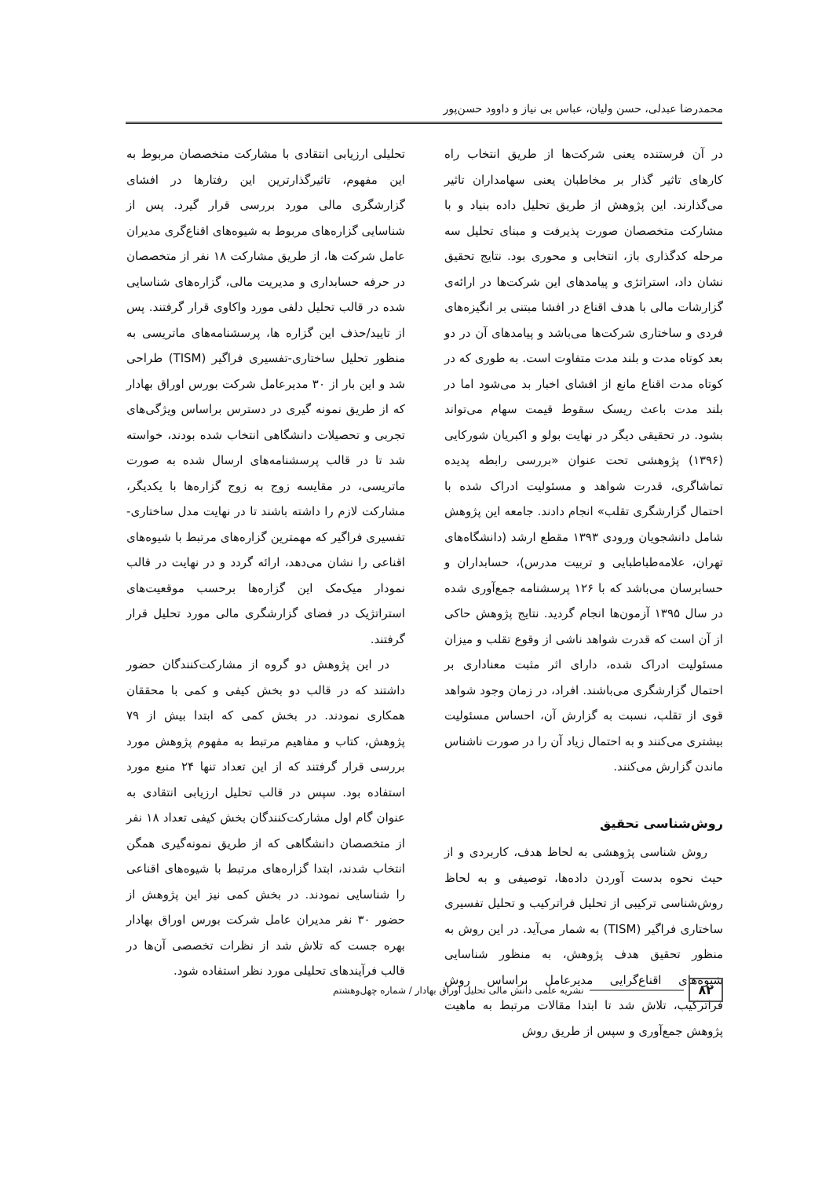محمدرضا عبدلی، حسن ولیان، عباس بی نیاز و داوود حسن‌پور
در آن فرستنده یعنی شرکت‌ها از طریق انتخاب راه کارهای تاثیر گذار بر مخاطبان یعنی سهامداران تاثیر می‌گذارند. این پژوهش از طریق تحلیل داده بنیاد و با مشارکت متخصصان صورت پذیرفت و مبنای تحلیل سه مرحله کدگذاری باز، انتخابی و محوری بود. نتایج تحقیق نشان داد، استراتژی و پیامدهای این شرکت‌ها در ارائه‌ی گزارشات مالی با هدف اقناع در افشا مبتنی بر انگیزه‌های فردی و ساختاری شرکت‌ها می‌باشد و پیامدهای آن در دو بعد کوتاه مدت و بلند مدت متفاوت است. به طوری که در کوتاه مدت اقناع مانع از افشای اخبار بد می‌شود اما در بلند مدت باعث ریسک سقوط قیمت سهام می‌تواند بشود. در تحقیقی دیگر در نهایت بولو و اکبریان شورکایی (۱۳۹۶) پژوهشی تحت عنوان «بررسی رابطه پدیده تماشاگری، قدرت شواهد و مسئولیت ادراک شده با احتمال گزارشگری تقلب» انجام دادند. جامعه این پژوهش شامل دانشجویان ورودی ۱۳۹۳ مقطع ارشد (دانشگاه‌های تهران، علامه‌طباطبایی و تربیت مدرس)، حسابداران و حسابرسان می‌باشد که با ۱۲۶ پرسشنامه جمع‌آوری شده در سال ۱۳۹۵ آزمون‌ها انجام گردید. نتایج پژوهش حاکی از آن است که قدرت شواهد ناشی از وقوع تقلب و میزان مسئولیت ادراک شده، دارای اثر مثبت معناداری بر احتمال گزارشگری می‌باشند. افراد، در زمان وجود شواهد قوی از تقلب، نسبت به گزارش آن، احساس مسئولیت بیشتری می‌کنند و به احتمال زیاد آن را در صورت ناشناس ماندن گزارش می‌کنند.
روش‌شناسی تحقیق
روش شناسی پژوهشی به لحاظ هدف، کاربردی و از حیث نحوه بدست آوردن داده‌ها، توصیفی و به لحاظ روش‌شناسی ترکیبی از تحلیل فراترکیب و تحلیل تفسیری ساختاری فراگیر (TISM) به شمار می‌آید. در این روش به منظور تحقیق هدف پژوهش، به منظور شناسایی شیوه‌های اقناع‌گرایی مدیرعامل براساس روش فراترکیب، تلاش شد تا ابتدا مقالات مرتبط به ماهیت پژوهش جمع‌آوری و سپس از طریق روش
تحلیلی ارزیابی انتقادی با مشارکت متخصصان مربوط به این مفهوم، تاثیرگذارترین این رفتارها در افشای گزارشگری مالی مورد بررسی قرار گیرد. پس از شناسایی گزاره‌های مربوط به شیوه‌های اقناع‌گری مدیران عامل شرکت ها، از طریق مشارکت ۱۸ نفر از متخصصان در حرفه حسابداری و مدیریت مالی، گزاره‌های شناسایی شده در قالب تحلیل دلفی مورد واکاوی قرار گرفتند. پس از تایید/حذف این گزاره ها، پرسشنامه‌های ماتریسی به منظور تحلیل ساختاری-تفسیری فراگیر (TISM) طراحی شد و این بار از ۳۰ مدیرعامل شرکت بورس اوراق بهادار که از طریق نمونه گیری در دسترس براساس ویژگی‌های تجربی و تحصیلات دانشگاهی انتخاب شده بودند، خواسته شد تا در قالب پرسشنامه‌های ارسال شده به صورت ماتریسی، در مقایسه زوج به زوج گزاره‌ها با یکدیگر، مشارکت لازم را داشته باشند تا در نهایت مدل ساختاری-تفسیری فراگیر که مهمترین گزاره‌های مرتبط با شیوه‌های اقناعی را نشان می‌دهد، ارائه گردد و در نهایت در قالب نمودار میک‌مک این گزاره‌ها برحسب موقعیت‌های استراتژیک در فضای گزارشگری مالی مورد تحلیل قرار گرفتند.
در این پژوهش دو گروه از مشارکت‌کنندگان حضور داشتند که در قالب دو بخش کیفی و کمی با محققان همکاری نمودند. در بخش کمی که ابتدا بیش از ۷۹ پژوهش، کتاب و مفاهیم مرتبط به مفهوم پژوهش مورد بررسی قرار گرفتند که از این تعداد تنها ۲۴ منبع مورد استفاده بود. سپس در قالب تحلیل ارزیابی انتقادی به عنوان گام اول مشارکت‌کنندگان بخش کیفی تعداد ۱۸ نفر از متخصصان دانشگاهی که از طریق نمونه‌گیری همگن انتخاب شدند، ابتدا گزاره‌های مرتبط با شیوه‌های اقناعی را شناسایی نمودند. در بخش کمی نیز این پژوهش از حضور ۳۰ نفر مدیران عامل شرکت بورس اوراق بهادار بهره جست که تلاش شد از نظرات تخصصی آن‌ها در قالب فرآیندهای تحلیلی مورد نظر استفاده شود.
۸۲ نشریه علمی دانش مالی تحلیل اوراق بهادار / شماره چهل‌وهشتم